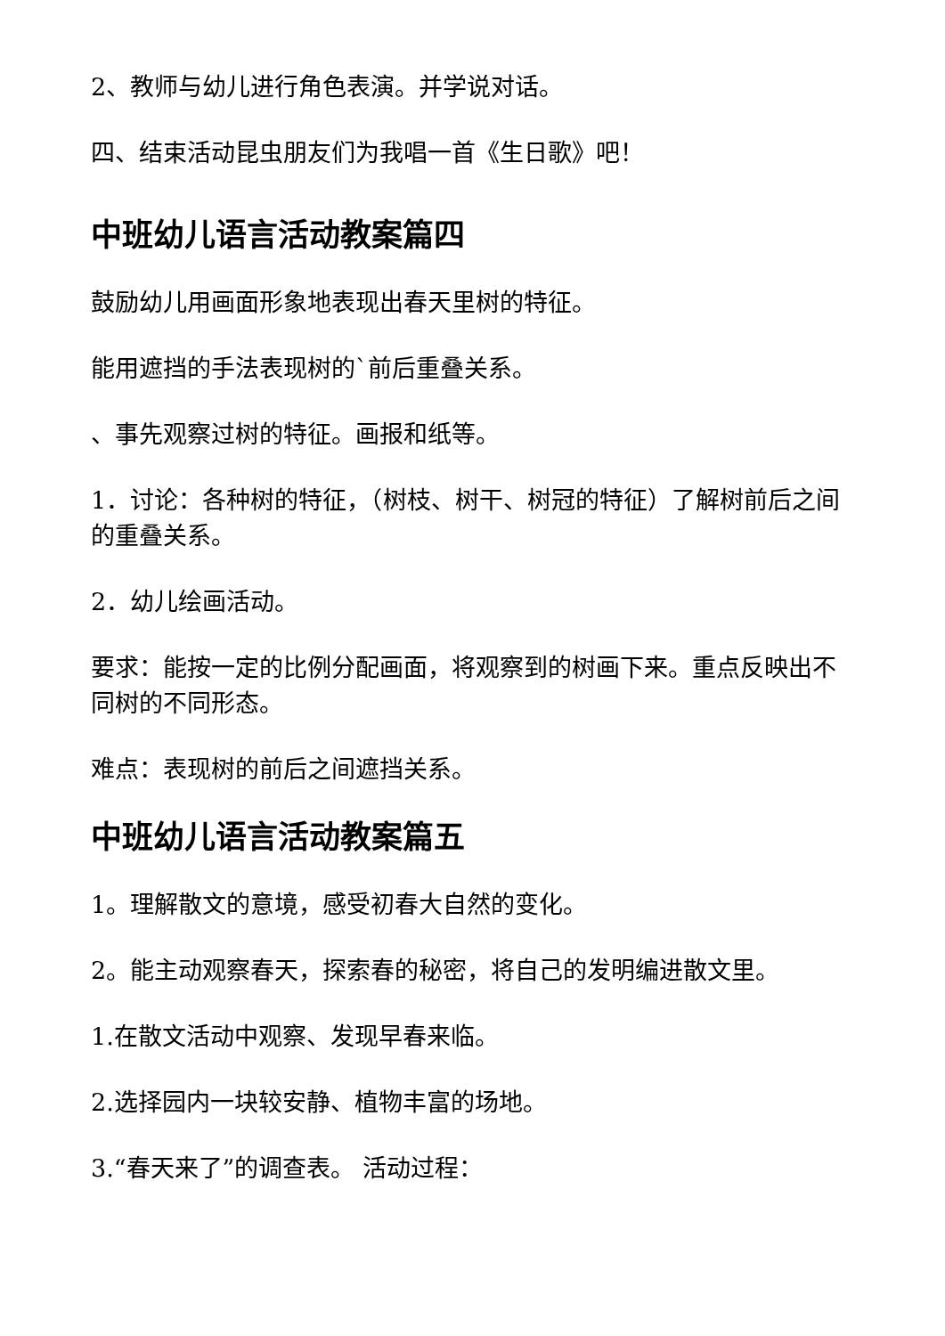2、教师与幼儿进行角色表演。并学说对话。
四、结束活动昆虫朋友们为我唱一首《生日歌》吧！
中班幼儿语言活动教案篇四
鼓励幼儿用画面形象地表现出春天里树的特征。
能用遮挡的手法表现树的`前后重叠关系。
、事先观察过树的特征。画报和纸等。
1．讨论：各种树的特征，（树枝、树干、树冠的特征）了解树前后之间的重叠关系。
2．幼儿绘画活动。
要求：能按一定的比例分配画面，将观察到的树画下来。重点反映出不同树的不同形态。
难点：表现树的前后之间遮挡关系。
中班幼儿语言活动教案篇五
1。理解散文的意境，感受初春大自然的变化。
2。能主动观察春天，探索春的秘密，将自己的发明编进散文里。
1.在散文活动中观察、发现早春来临。
2.选择园内一块较安静、植物丰富的场地。
3.“春天来了”的调查表。 活动过程：